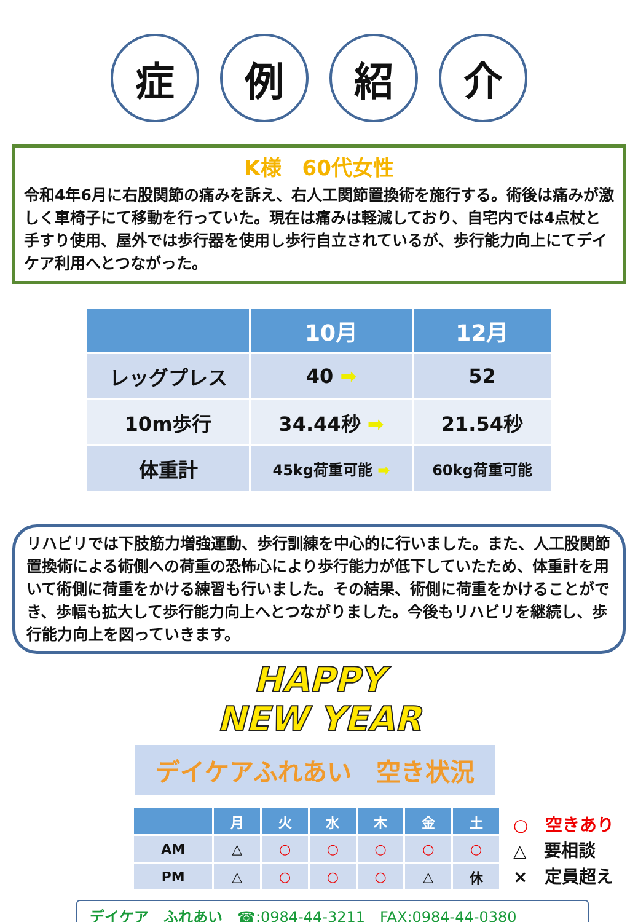症 例 紹 介
K様　60代女性
令和4年6月に右股関節の痛みを訴え、右人工関節置換術を施行する。術後は痛みが激しく車椅子にて移動を行っていた。現在は痛みは軽減しており、自宅内では4点杖と手すり使用、屋外では歩行器を使用し歩行自立されているが、歩行能力向上にてデイケア利用へとつながった。
| | 10月 | 12月 |
| --- | --- | --- |
| レッグプレス | 40 ➡ | 52 |
| 10m歩行 | 34.44秒 ➡ | 21.54秒 |
| 体重計 | 45kg荷重可能 ➡ | 60kg荷重可能 |
リハビリでは下肢筋力増強運動、歩行訓練を中心的に行いました。また、人工股関節置換術による術側への荷重の恐怖心により歩行能力が低下していたため、体重計を用いて術側に荷重をかける練習も行いました。その結果、術側に荷重をかけることができ、歩幅も拡大して歩行能力向上へとつながりました。今後もリハビリを継続し、歩行能力向上を図っていきます。
HAPPY
NEW YEAR
デイケアふれあい　空き状況
| | 月 | 火 | 水 | 木 | 金 | 土 |
| --- | --- | --- | --- | --- | --- | --- |
| AM | △ | ○ | ○ | ○ | ○ | ○ |
| PM | △ | ○ | ○ | ○ | △ | 休 |
○　空きあり
△　要相談
×　定員超え
デイケア　ふれあい　☎:0984-44-3211　FAX:0984-44-0380